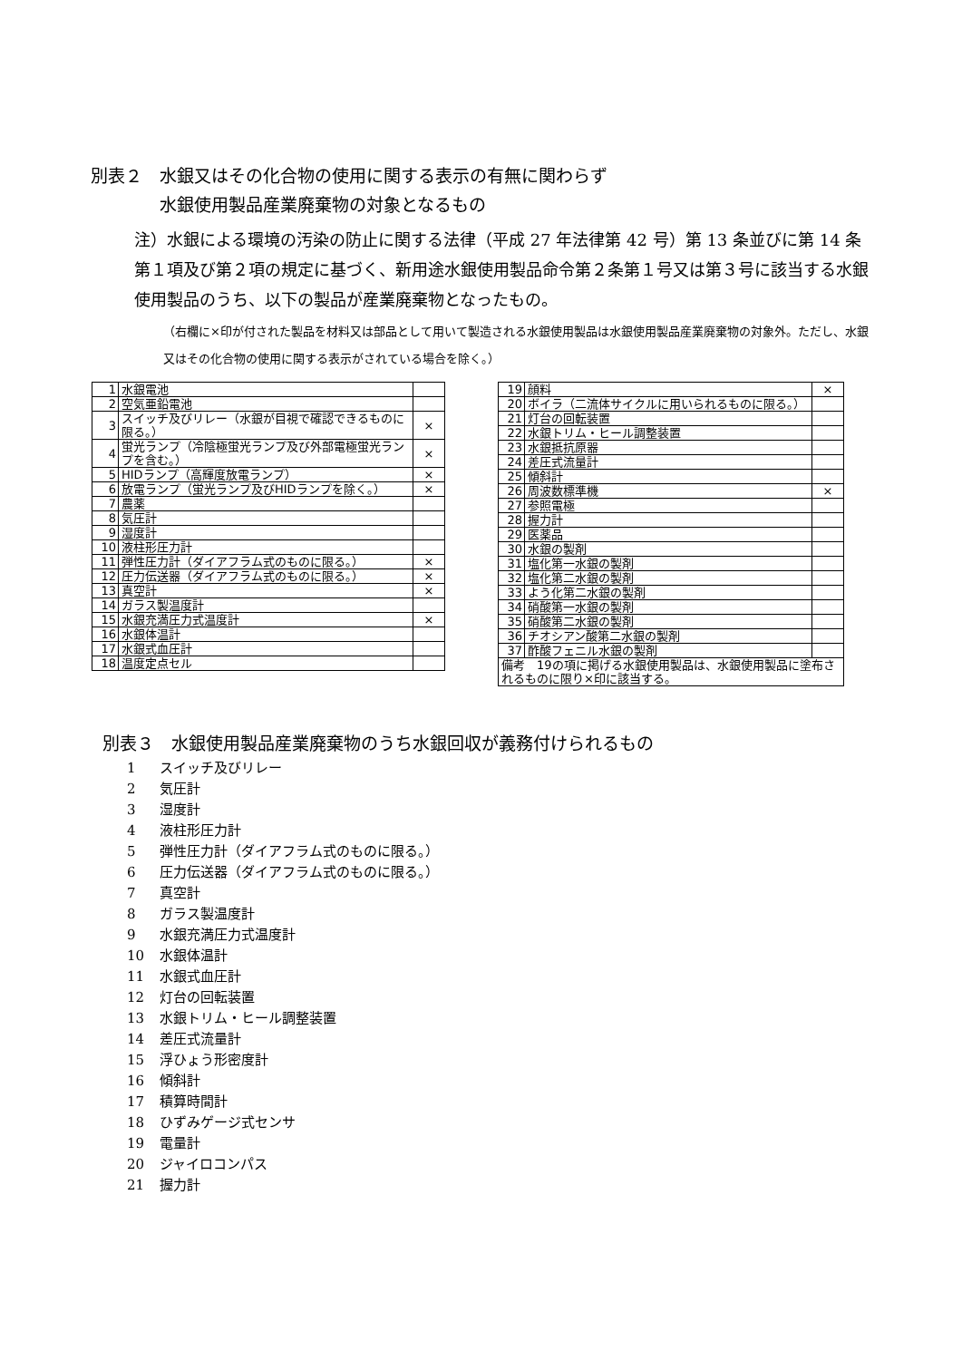別表２　水銀又はその化合物の使用に関する表示の有無に関わらず
　　　　水銀使用製品産業廃棄物の対象となるもの
注）水銀による環境の汚染の防止に関する法律（平成 27 年法律第 42 号）第 13 条並びに第 14 条第１項及び第２項の規定に基づく、新用途水銀使用製品命令第２条第１号又は第３号に該当する水銀使用製品のうち、以下の製品が産業廃棄物となったもの。
（右欄に×印が付された製品を材料又は部品として用いて製造される水銀使用製品は水銀使用製品産業廃棄物の対象外。ただし、水銀又はその化合物の使用に関する表示がされている場合を除く。）
| 1 | 水銀電池 | |
| 2 | 空気亜鉛電池 | |
| 3 | スイッチ及びリレー（水銀が目視で確認できるものに限る。） | × |
| 4 | 蛍光ランプ（冷陰極蛍光ランプ及び外部電極蛍光ランプを含む。） | × |
| 5 | HIDランプ（高輝度放電ランプ） | × |
| 6 | 放電ランプ（蛍光ランプ及びHIDランプを除く。） | × |
| 7 | 農薬 | |
| 8 | 気圧計 | |
| 9 | 湿度計 | |
| 10 | 液柱形圧力計 | |
| 11 | 弾性圧力計（ダイアフラム式のものに限る。） | × |
| 12 | 圧力伝送器（ダイアフラム式のものに限る。） | × |
| 13 | 真空計 | × |
| 14 | ガラス製温度計 | |
| 15 | 水銀充満圧力式温度計 | × |
| 16 | 水銀体温計 | |
| 17 | 水銀式血圧計 | |
| 18 | 温度定点セル | |
| 19 | 顔料 | × |
| 20 | ボイラ（二流体サイクルに用いられるものに限る。） | |
| 21 | 灯台の回転装置 | |
| 22 | 水銀トリム・ヒール調整装置 | |
| 23 | 水銀抵抗原器 | |
| 24 | 差圧式流量計 | |
| 25 | 傾斜計 | |
| 26 | 周波数標準機 | × |
| 27 | 参照電極 | |
| 28 | 握力計 | |
| 29 | 医薬品 | |
| 30 | 水銀の製剤 | |
| 31 | 塩化第一水銀の製剤 | |
| 32 | 塩化第二水銀の製剤 | |
| 33 | よう化第二水銀の製剤 | |
| 34 | 硝酸第一水銀の製剤 | |
| 35 | 硝酸第二水銀の製剤 | |
| 36 | チオシアン酸第二水銀の製剤 | |
| 37 | 酢酸フェニル水銀の製剤 | |
| 備考 19の項に掲げる水銀使用製品は、水銀使用製品に塗布されるものに限り×印に該当する。 | | |
別表３　水銀使用製品産業廃棄物のうち水銀回収が義務付けられるもの
1 スイッチ及びリレー
2 気圧計
3 湿度計
4 液柱形圧力計
5 弾性圧力計（ダイアフラム式のものに限る。）
6 圧力伝送器（ダイアフラム式のものに限る。）
7 真空計
8 ガラス製温度計
9 水銀充満圧力式温度計
10 水銀体温計
11 水銀式血圧計
12 灯台の回転装置
13 水銀トリム・ヒール調整装置
14 差圧式流量計
15 浮ひょう形密度計
16 傾斜計
17 積算時間計
18 ひずみゲージ式センサ
19 電量計
20 ジャイロコンパス
21 握力計